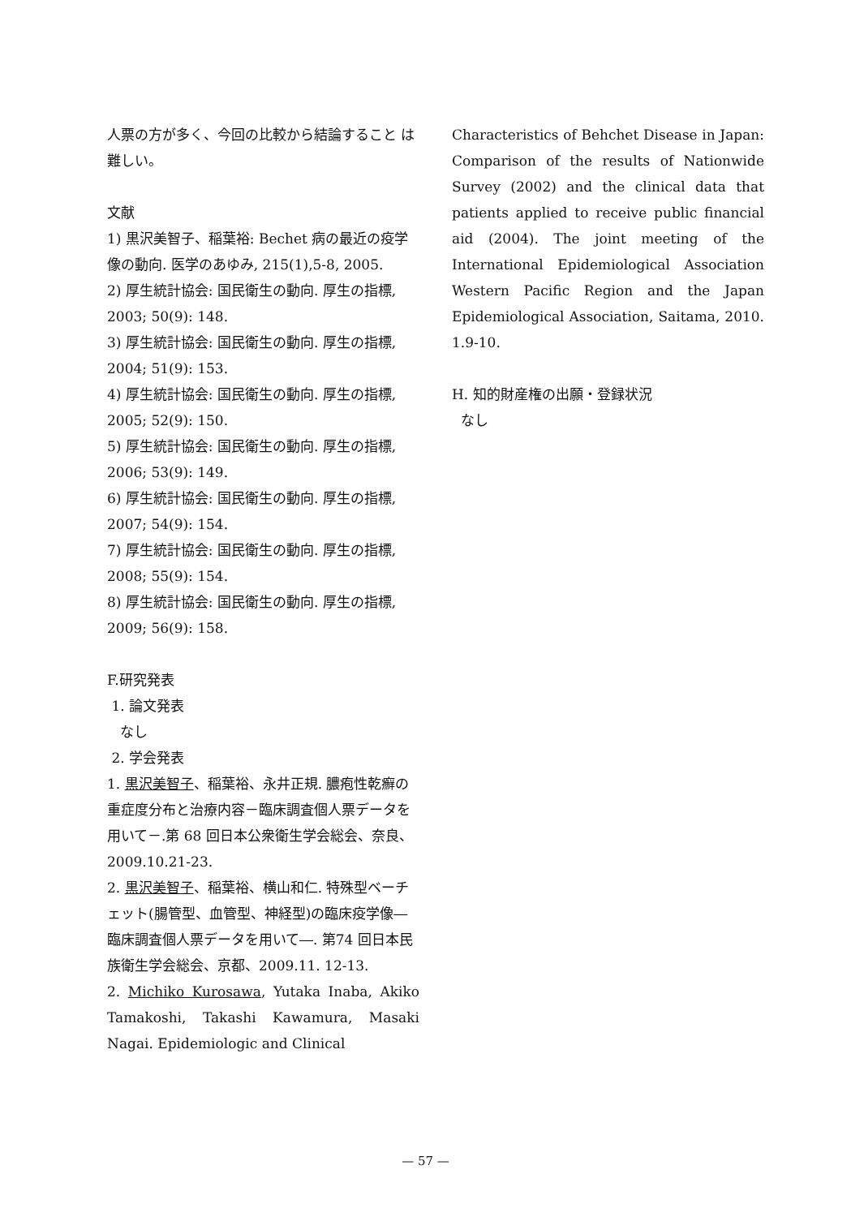人票の方が多く、今回の比較から結論すること は難しい。
文献
1) 黒沢美智子、稲葉裕: Bechet 病の最近の疫学像の動向. 医学のあゆみ, 215(1),5-8, 2005.
2) 厚生統計協会: 国民衛生の動向. 厚生の指標, 2003; 50(9): 148.
3) 厚生統計協会: 国民衛生の動向. 厚生の指標, 2004; 51(9): 153.
4) 厚生統計協会: 国民衛生の動向. 厚生の指標, 2005; 52(9): 150.
5) 厚生統計協会: 国民衛生の動向. 厚生の指標, 2006; 53(9): 149.
6) 厚生統計協会: 国民衛生の動向. 厚生の指標, 2007; 54(9): 154.
7) 厚生統計協会: 国民衛生の動向. 厚生の指標, 2008; 55(9): 154.
8) 厚生統計協会: 国民衛生の動向. 厚生の指標, 2009; 56(9): 158.
F.研究発表
1. 論文発表
なし
2. 学会発表
1. 黒沢美智子、稲葉裕、永井正規. 膿疱性乾癬の重症度分布と治療内容－臨床調査個人票データを用いて－.第 68 回日本公衆衛生学会総会、奈良、2009.10.21-23.
2. 黒沢美智子、稲葉裕、横山和仁. 特殊型ベーチェット(腸管型、血管型、神経型)の臨床疫学像―臨床調査個人票データを用いて―. 第74 回日本民族衛生学会総会、京都、2009.11. 12-13.
2. Michiko Kurosawa, Yutaka Inaba, Akiko Tamakoshi, Takashi Kawamura, Masaki Nagai. Epidemiologic and Clinical
Characteristics of Behchet Disease in Japan: Comparison of the results of Nationwide Survey (2002) and the clinical data that patients applied to receive public financial aid (2004). The joint meeting of the International Epidemiological Association Western Pacific Region and the Japan Epidemiological Association, Saitama, 2010. 1.9-10.
H. 知的財産権の出願・登録状況
なし
— 57 —